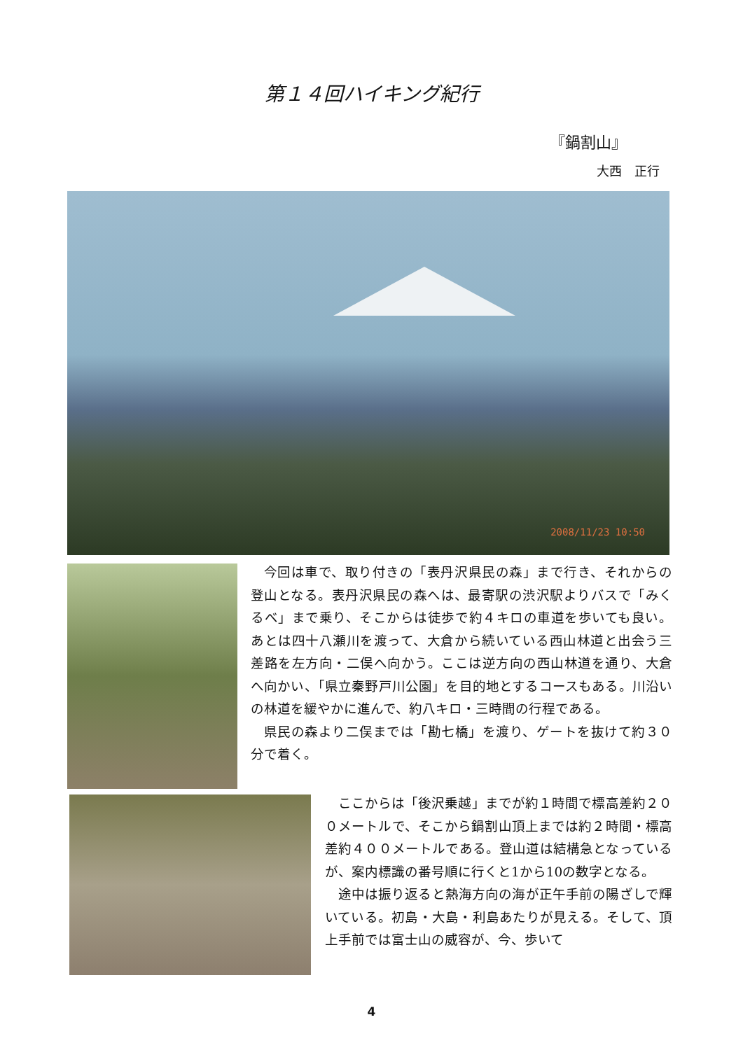第１４回ハイキング紀行
『鍋割山』
大西　正行
2008/11/23 10:50
今回は車で、取り付きの「表丹沢県民の森」まで行き、それからの登山となる。表丹沢県民の森へは、最寄駅の渋沢駅よりバスで「みくるべ」まで乗り、そこからは徒歩で約４キロの車道を歩いても良い。あとは四十八瀬川を渡って、大倉から続いている西山林道と出会う三差路を左方向・二俣へ向かう。ここは逆方向の西山林道を通り、大倉へ向かい、「県立秦野戸川公園」を目的地とするコースもある。川沿いの林道を緩やかに進んで、約八キロ・三時間の行程である。
県民の森より二俣までは「勘七橋」を渡り、ゲートを抜けて約３０分で着く。
ここからは「後沢乗越」までが約１時間で標高差約２００メートルで、そこから鍋割山頂上までは約２時間・標高差約４００メートルである。登山道は結構急となっているが、案内標識の番号順に行くと1から10の数字となる。
途中は振り返ると熱海方向の海が正午手前の陽ざしで輝いている。初島・大島・利島あたりが見える。そして、頂上手前では富士山の威容が、今、歩いて
4